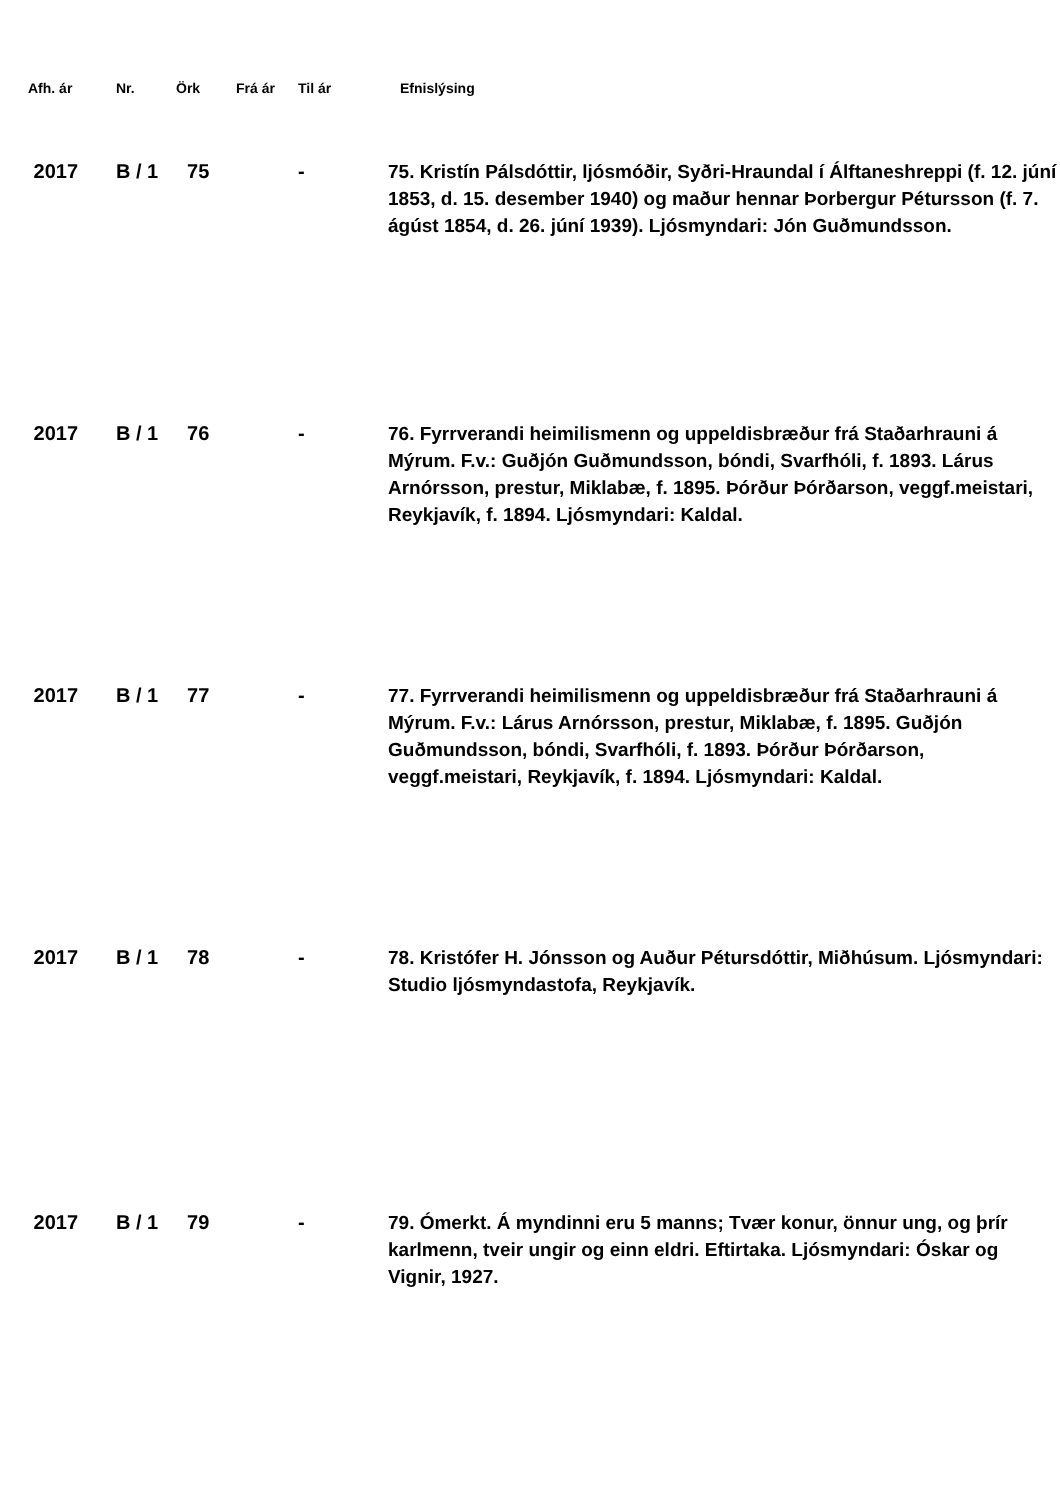| Afh. ár | Nr. | Örk | Frá ár | Til ár | Efnislýsing |
| --- | --- | --- | --- | --- | --- |
| 2017 | B / 1 | 75 | | - | 75. Kristín Pálsdóttir, ljósmóðir, Syðri-Hraundal í Álftaneshreppi (f. 12. júní 1853, d. 15. desember 1940) og maður hennar Þorbergur Pétursson (f. 7. ágúst 1854, d. 26. júní 1939). Ljósmyndari: Jón Guðmundsson. |
| 2017 | B / 1 | 76 | | - | 76. Fyrrverandi heimilismenn og uppeldisbræður frá Staðarhrauni á Mýrum. F.v.: Guðjón Guðmundsson, bóndi, Svarfhóli, f. 1893. Lárus Arnórsson, prestur, Miklabæ, f. 1895. Þórður Þórðarson, veggf.meistari, Reykjavík, f. 1894. Ljósmyndari: Kaldal. |
| 2017 | B / 1 | 77 | | - | 77. Fyrrverandi heimilismenn og uppeldisbræður frá Staðarhrauni á Mýrum. F.v.: Lárus Arnórsson, prestur, Miklabæ, f. 1895. Guðjón Guðmundsson, bóndi, Svarfhóli, f. 1893. Þórður Þórðarson, veggf.meistari, Reykjavík, f. 1894. Ljósmyndari: Kaldal. |
| 2017 | B / 1 | 78 | | - | 78. Kristófer H. Jónsson og Auður Pétursdóttir, Miðhúsum. Ljósmyndari: Studio ljósmyndastofa, Reykjavík. |
| 2017 | B / 1 | 79 | | - | 79. Ómerkt. Á myndinni eru 5 manns; Tvær konur, önnur ung, og þrír karlmenn, tveir ungir og einn eldri. Eftirtaka. Ljósmyndari: Óskar og Vignir, 1927. |